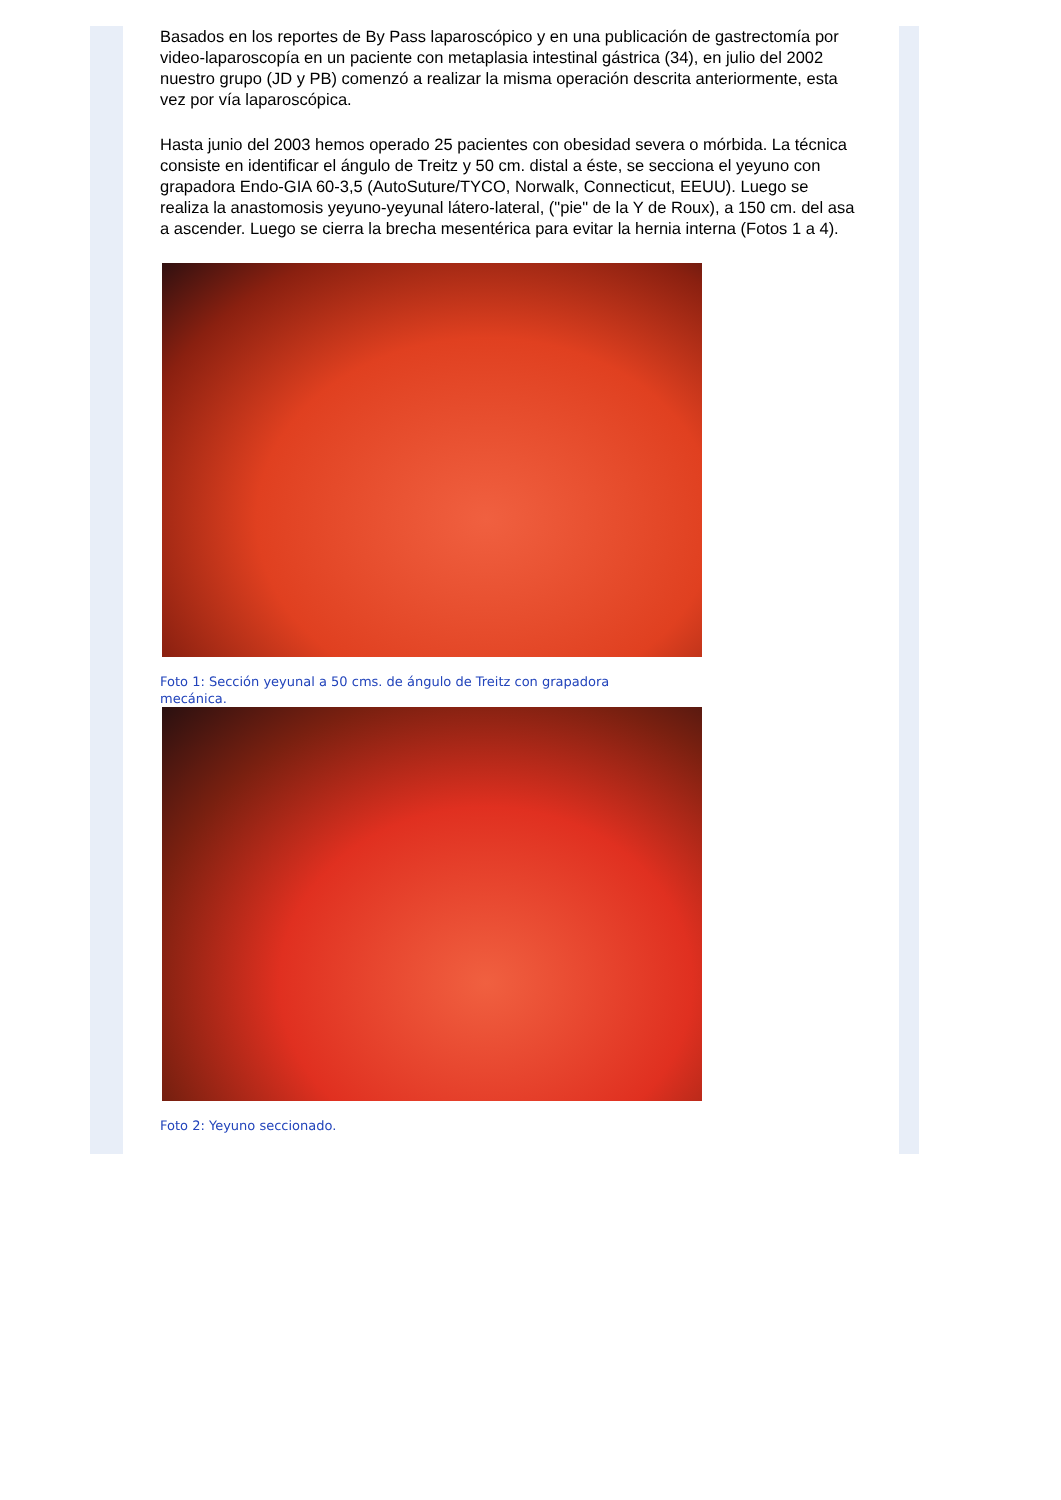Basados en los reportes de By Pass laparoscópico y en una publicación de gastrectomía por video-laparoscopía en un paciente con metaplasia intestinal gástrica (34), en julio del 2002 nuestro grupo (JD y PB) comenzó a realizar la misma operación descrita anteriormente, esta vez por vía laparoscópica.
Hasta junio del 2003 hemos operado 25 pacientes con obesidad severa o mórbida. La técnica consiste en identificar el ángulo de Treitz y 50 cm. distal a éste, se secciona el yeyuno con grapadora Endo-GIA 60-3,5 (AutoSuture/TYCO, Norwalk, Connecticut, EEUU). Luego se realiza la anastomosis yeyuno-yeyunal látero-lateral, ("pie" de la Y de Roux), a 150 cm. del asa a ascender. Luego se cierra la brecha mesentérica para evitar la hernia interna (Fotos 1 a 4).
Foto 1: Sección yeyunal a 50 cms. de ángulo de Treitz con grapadora mecánica.
Foto 2: Yeyuno seccionado.